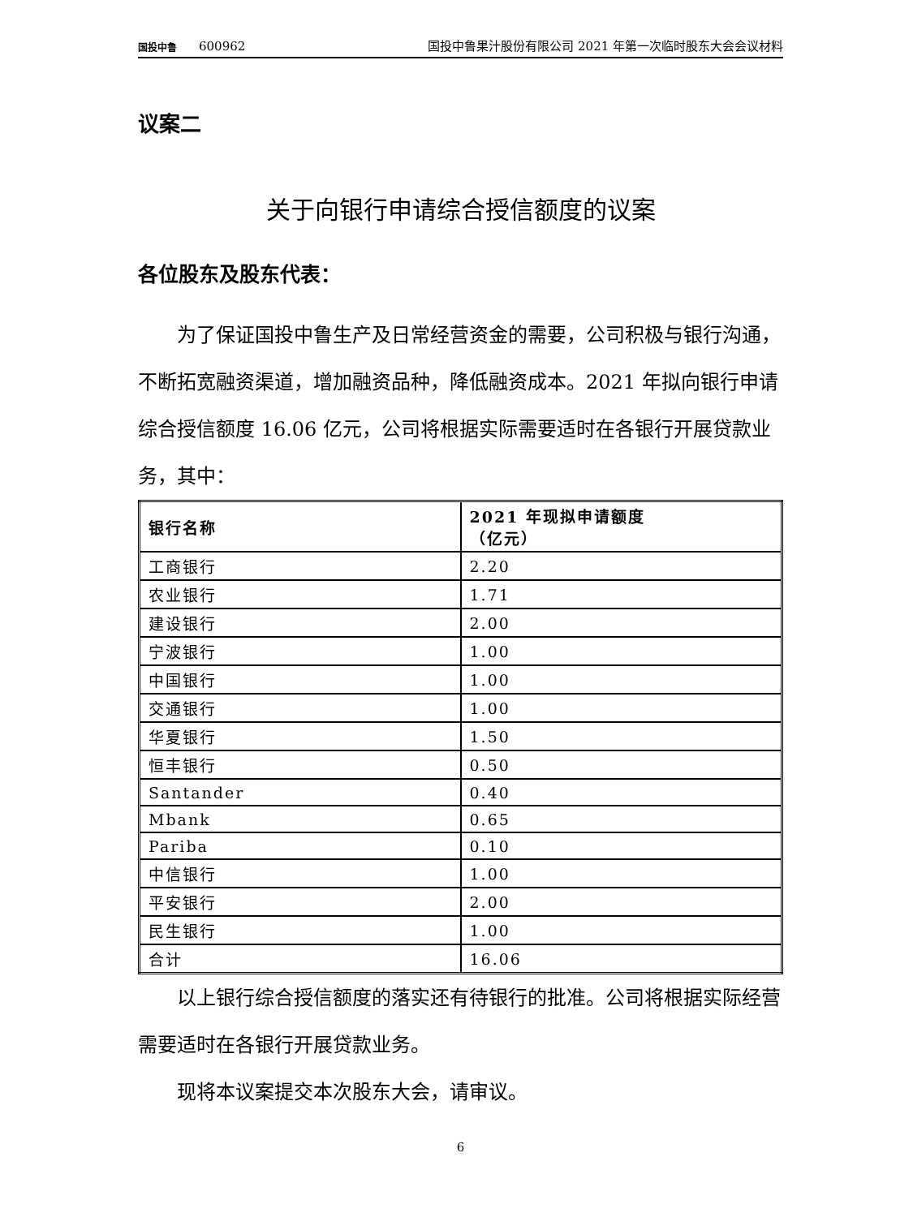国投中鲁
600962
国投中鲁果汁股份有限公司 2021 年第一次临时股东大会会议材料
议案二
关于向银行申请综合授信额度的议案
各位股东及股东代表：
为了保证国投中鲁生产及日常经营资金的需要，公司积极与银行沟通，不断拓宽融资渠道，增加融资品种，降低融资成本。2021 年拟向银行申请综合授信额度 16.06 亿元，公司将根据实际需要适时在各银行开展贷款业务，其中：
| 银行名称 | 2021 年现拟申请额度 （亿元） |
| --- | --- |
| 工商银行 | 2.20 |
| 农业银行 | 1.71 |
| 建设银行 | 2.00 |
| 宁波银行 | 1.00 |
| 中国银行 | 1.00 |
| 交通银行 | 1.00 |
| 华夏银行 | 1.50 |
| 恒丰银行 | 0.50 |
| Santander | 0.40 |
| Mbank | 0.65 |
| Pariba | 0.10 |
| 中信银行 | 1.00 |
| 平安银行 | 2.00 |
| 民生银行 | 1.00 |
| 合计 | 16.06 |
以上银行综合授信额度的落实还有待银行的批准。公司将根据实际经营需要适时在各银行开展贷款业务。
现将本议案提交本次股东大会，请审议。
6